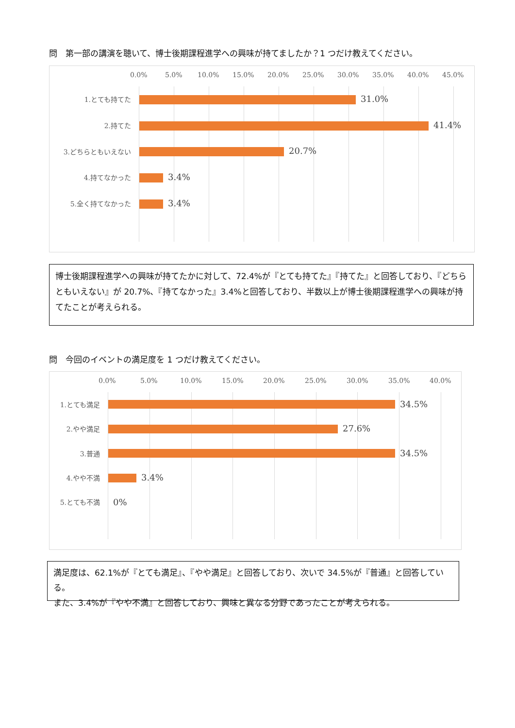問　第一部の講演を聴いて、博士後期課程進学への興味が持てましたか？1 つだけ教えてください。
0.0% 5.0% 10.0% 15.0% 20.0% 25.0% 30.0% 35.0% 40.0% 45.0%
1.とても持てた 31.0%
2.持てた 41.4%
3.どちらともいえない 20.7%
4.持てなかった 3.4%
5.全く持てなかった 3.4%
博士後期課程進学への興味が持てたかに対して、72.4%が『とても持てた』『持てた』と回答しており、『どちらともいえない』が 20.7%、『持てなかった』3.4%と回答しており、半数以上が博士後期課程進学への興味が持てたことが考えられる。
問　今回のイベントの満足度を 1 つだけ教えてください。
0.0% 5.0% 10.0% 15.0% 20.0% 25.0% 30.0% 35.0% 40.0%
1.とても満足 34.5%
2.やや満足 27.6%
3.普通 34.5%
4.やや不満 3.4%
5.とても不満 0%
満足度は、62.1%が『とても満足』、『やや満足』と回答しており、次いで 34.5%が『普通』と回答している。
また、3.4%が『やや不満』と回答しており、興味と異なる分野であったことが考えられる。